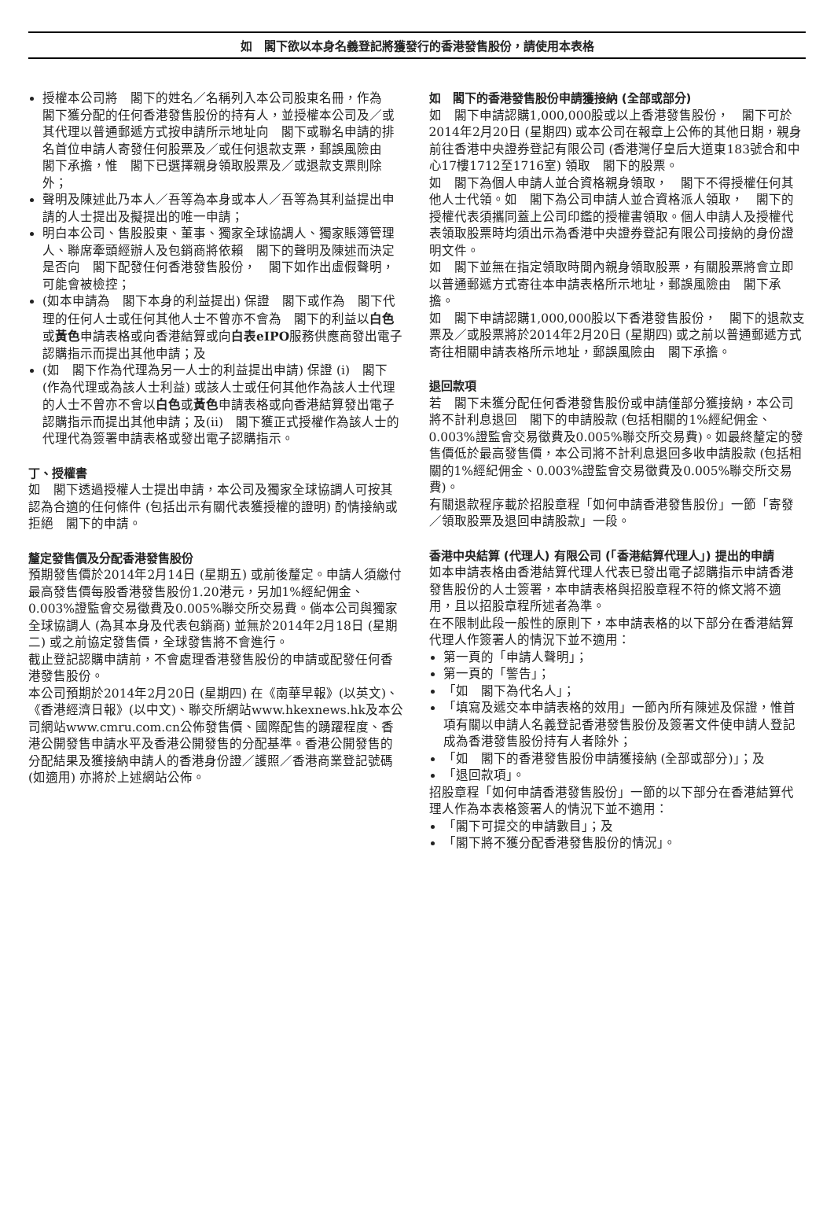如　閣下欲以本身名義登記將獲發行的香港發售股份，請使用本表格
授權本公司將　閣下的姓名／名稱列入本公司股東名冊，作為　閣下獲分配的任何香港發售股份的持有人，並授權本公司及／或其代理以普通郵遞方式按申請所示地址向　閣下或聯名申請的排名首位申請人寄發任何股票及／或任何退款支票，郵誤風險由　閣下承擔，惟　閣下已選擇親身領取股票及／或退款支票則除外；
聲明及陳述此乃本人／吾等為本身或本人／吾等為其利益提出申請的人士提出及擬提出的唯一申請；
明白本公司、售股股東、董事、獨家全球協調人、獨家賬簿管理人、聯席牽頭經辦人及包銷商將依賴　閣下的聲明及陳述而決定是否向　閣下配發任何香港發售股份，　閣下如作出虛假聲明，可能會被檢控；
(如本申請為　閣下本身的利益提出) 保證　閣下或作為　閣下代理的任何人士或任何其他人士不曾亦不會為　閣下的利益以白色或黃色申請表格或向香港結算或向白表eIPO服務供應商發出電子認購指示而提出其他申請；及
(如　閣下作為代理為另一人士的利益提出申請) 保證 (i)　閣下 (作為代理或為該人士利益) 或該人士或任何其他作為該人士代理的人士不曾亦不會以白色或黃色申請表格或向香港結算發出電子認購指示而提出其他申請；及(ii)　閣下獲正式授權作為該人士的代理代為簽署申請表格或發出電子認購指示。
丁、授權書
如　閣下透過授權人士提出申請，本公司及獨家全球協調人可按其認為合適的任何條件 (包括出示有關代表獲授權的證明) 酌情接納或拒絕　閣下的申請。
釐定發售價及分配香港發售股份
預期發售價於2014年2月14日 (星期五) 或前後釐定。申請人須繳付最高發售價每股香港發售股份1.20港元，另加1%經紀佣金、0.003%證監會交易徵費及0.005%聯交所交易費。倘本公司與獨家全球協調人 (為其本身及代表包銷商) 並無於2014年2月18日 (星期二) 或之前協定發售價，全球發售將不會進行。
截止登記認購申請前，不會處理香港發售股份的申請或配發任何香港發售股份。
本公司預期於2014年2月20日 (星期四) 在《南華早報》(以英文)、《香港經濟日報》(以中文)、聯交所網站www.hkexnews.hk及本公司網站www.cmru.com.cn公佈發售價、國際配售的踴躍程度、香港公開發售申請水平及香港公開發售的分配基準。香港公開發售的分配結果及獲接納申請人的香港身份證／護照／香港商業登記號碼 (如適用) 亦將於上述網站公佈。
如　閣下的香港發售股份申請獲接納 (全部或部分)
如　閣下申請認購1,000,000股或以上香港發售股份，　閣下可於2014年2月20日 (星期四) 或本公司在報章上公佈的其他日期，親身前往香港中央證券登記有限公司 (香港灣仔皇后大道東183號合和中心17樓1712至1716室) 領取　閣下的股票。
如　閣下為個人申請人並合資格親身領取，　閣下不得授權任何其他人士代領。如　閣下為公司申請人並合資格派人領取，　閣下的授權代表須攜同蓋上公司印鑑的授權書領取。個人申請人及授權代表領取股票時均須出示為香港中央證券登記有限公司接納的身份證明文件。
如　閣下並無在指定領取時間內親身領取股票，有關股票將會立即以普通郵遞方式寄往本申請表格所示地址，郵誤風險由　閣下承擔。
如　閣下申請認購1,000,000股以下香港發售股份，　閣下的退款支票及／或股票將於2014年2月20日 (星期四) 或之前以普通郵遞方式寄往相關申請表格所示地址，郵誤風險由　閣下承擔。
退回款項
若　閣下未獲分配任何香港發售股份或申請僅部分獲接納，本公司將不計利息退回　閣下的申請股款 (包括相關的1%經紀佣金、0.003%證監會交易徵費及0.005%聯交所交易費)。如最終釐定的發售價低於最高發售價，本公司將不計利息退回多收申請股款 (包括相關的1%經紀佣金、0.003%證監會交易徵費及0.005%聯交所交易費)。
有關退款程序載於招股章程「如何申請香港發售股份」一節「寄發／領取股票及退回申請股款」一段。
香港中央結算 (代理人) 有限公司 (「香港結算代理人」) 提出的申請
如本申請表格由香港結算代理人代表已發出電子認購指示申請香港發售股份的人士簽署，本申請表格與招股章程不符的條文將不適用，且以招股章程所述者為準。
在不限制此段一般性的原則下，本申請表格的以下部分在香港結算代理人作簽署人的情況下並不適用：
第一頁的「申請人聲明」；
第一頁的「警告」；
「如　閣下為代名人」；
「填寫及遞交本申請表格的效用」一節內所有陳述及保證，惟首項有關以申請人名義登記香港發售股份及簽署文件使申請人登記成為香港發售股份持有人者除外；
「如　閣下的香港發售股份申請獲接納 (全部或部分)」；及
「退回款項」。
招股章程「如何申請香港發售股份」一節的以下部分在香港結算代理人作為本表格簽署人的情況下並不適用：
「閣下可提交的申請數目」；及
「閣下將不獲分配香港發售股份的情況」。